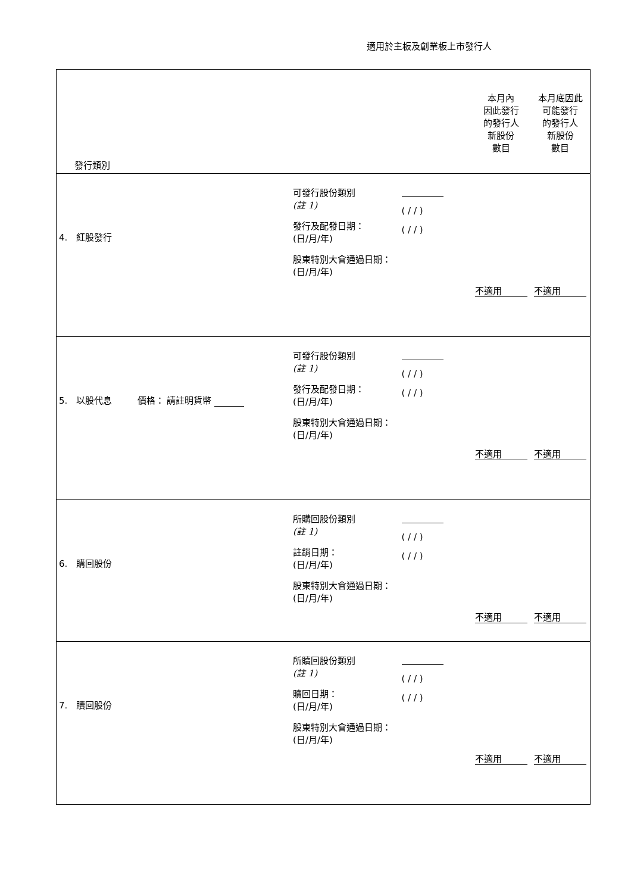適用於主板及創業板上市發行人
| 發行類別 | | | 本月內 因此發行 的發行人 新股份 數目 | 本月底因此 可能發行 的發行人 新股份 數目 |
| 4. 紅股發行 | 可發行股份類別 (註 1) 發行及配發日期： (日/月/年) 股東特別大會通過日期： (日/月/年) | ( / / ) ( / / ) | 不適用 | 不適用 |
| 5. 以股代息 價格： 請註明貨幣 | 可發行股份類別 (註 1) 發行及配發日期： (日/月/年) 股東特別大會通過日期： (日/月/年) | ( / / ) ( / / ) | 不適用 | 不適用 |
| 6. 購回股份 | 所購回股份類別 (註 1) 註銷日期： (日/月/年) 股東特別大會通過日期： (日/月/年) | ( / / ) ( / / ) | 不適用 | 不適用 |
| 7. 贖回股份 | 所贖回股份類別 (註 1) 贖回日期： (日/月/年) 股東特別大會通過日期： (日/月/年) | ( / / ) ( / / ) | 不適用 | 不適用 |